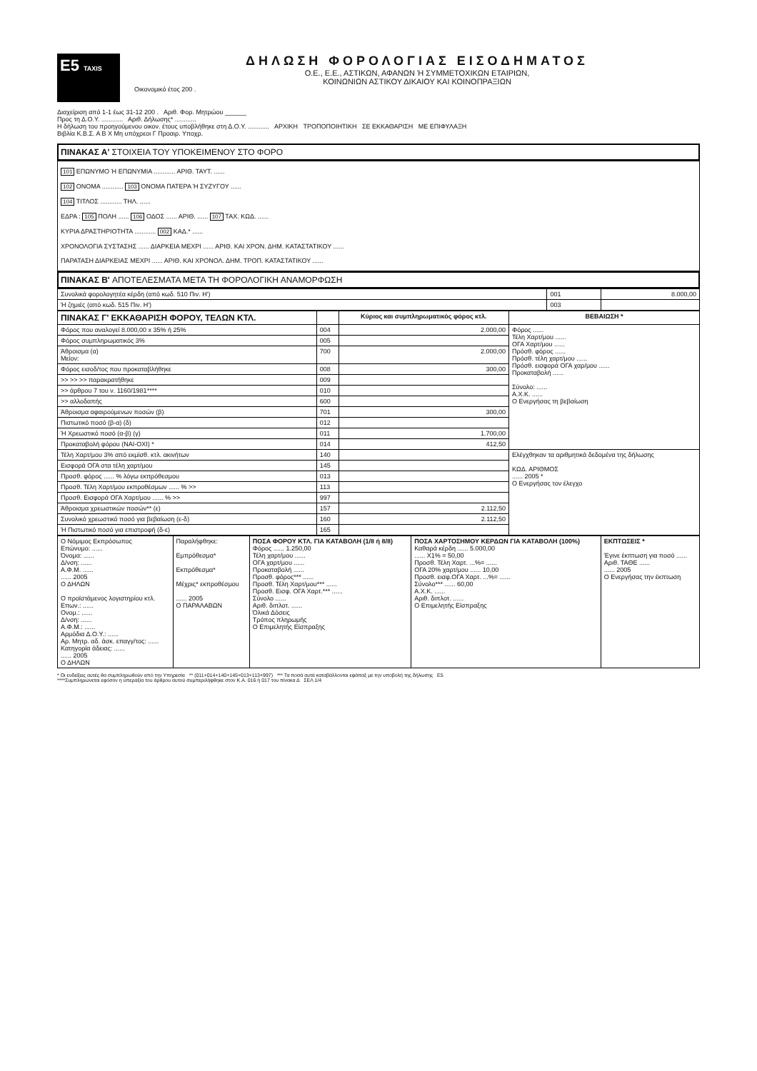E5 TAXIS
ΔΗΛΩΣΗ ΦΟΡΟΛΟΓΙΑΣ ΕΙΣΟΔΗΜΑΤΟΣ
Ο.Ε., Ε.Ε., ΑΣΤΙΚΩΝ, ΑΦΑΝΩΝ Ή ΣΥΜΜΕΤΟΧΙΚΩΝ ΕΤΑΙΡΙΩΝ,
ΚΟΙΝΩΝΙΩΝ ΑΣΤΙΚΟΥ ΔΙΚΑΙΟΥ ΚΑΙ ΚΟΙΝΟΠΡΑΞΙΩΝ
Οικονομικό έτος 200 .
Διαχείριση από 1-1 έως 31-12 200 . Αριθ. Φορ. Μητρώου ______
Προς τη Δ.Ο.Υ. ............ Αριθ. Δήλωσης* ............
Η δήλωση του προηγούμενου οικον. έτους υποβλήθηκε στη Δ.Ο.Υ. ............ ΑΡΧΙΚΗ ΤΡΟΠΟΠΟΙΗΤΙΚΗ ΣΕ ΕΚΚΑΘΑΡΙΣΗ ΜΕ ΕΠΙΦΥΛΑΞΗ
Βιβλία Κ.Β.Σ. Α Β Χ Μη υπόχρεοι Γ Προαιρ. Υποχρ.
ΠΙΝΑΚΑΣ Α' ΣΤΟΙΧΕΙΑ ΤΟΥ ΥΠΟΚΕΙΜΕΝΟΥ ΣΤΟ ΦΟΡΟ
101 ΕΠΩΝΥΜΟ Ή ΕΠΩΝΥΜΙΑ ............ ΑΡΙΘ. ΤΑΥΤ. ......
102 ΟΝΟΜΑ ............ 103 ΟΝΟΜΑ ΠΑΤΕΡΑ Ή ΣΥΖΥΓΟΥ ......
104 ΤΙΤΛΟΣ ............ ΤΗΛ. ......
ΕΔΡΑ : 105 ΠΟΛΗ ...... 106 ΟΔΟΣ ...... ΑΡΙΘ. ...... 107 ΤΑΧ. ΚΩΔ. ......
ΚΥΡΙΑ ΔΡΑΣΤΗΡΙΟΤΗΤΑ ............ 002 ΚΑΔ.* ......
ΧΡΟΝΟΛΟΓΙΑ ΣΥΣΤΑΣΗΣ ...... ΔΙΑΡΚΕΙΑ ΜΕΧΡΙ ...... ΑΡΙΘ. ΚΑΙ ΧΡΟΝ. ΔΗΜ. ΚΑΤΑΣΤΑΤΙΚΟΥ ......
ΠΑΡΑΤΑΣΗ ΔΙΑΡΚΕΙΑΣ ΜΕΧΡΙ ...... ΑΡΙΘ. ΚΑΙ ΧΡΟΝΟΛ. ΔΗΜ. ΤΡΟΠ. ΚΑΤΑΣΤΑΤΙΚΟΥ ......
ΠΙΝΑΚΑΣ Β' ΑΠΟΤΕΛΕΣΜΑΤΑ ΜΕΤΑ ΤΗ ΦΟΡΟΛΟΓΙΚΗ ΑΝΑΜΟΡΦΩΣΗ
| Συνολικά φορολογητέα κέρδη (από κωδ. 510 Πιν. Η') | 001 | 8.000,00 |
| Ή ζημιές (από κωδ. 515 Πιν. Η') | 003 | |
| ΠΙΝΑΚΑΣ Γ' ΕΚΚΑΘΑΡΙΣΗ ΦΟΡΟΥ, ΤΕΛΩΝ ΚΤΛ. | | Κύριος και συμπληρωματικός φόρος κτλ. | ΒΕΒΑΙΩΣΗ * |
| --- | --- | --- | --- |
| Φόρος που αναλογεί 8.000,00 x 35% ή 25% | 004 | 2.000,00 | Φόρος ...... Τέλη Χαρτ/μου ...... ΟΓΑ Χαρτ/μου ...... Πρόσθ. φόρος ...... Πρόσθ. τέλη χαρτ/μου ...... Πρόσθ. εισφορά ΟΓΑ χαρ/μου ...... Προκαταβολή ...... Σύνολο: ...... Α.Χ.Κ. ...... Ο Ενεργήσας τη βεβαίωση |
| Φόρος συμπληρωματικός 3% | 005 | | |
| Άθροισμα (α) Μείον: | 700 | 2.000,00 | |
| Φόρος εισοδ/τος που προκαταβλήθηκε | 008 | 300,00 | |
| >> >> >> παρακρατήθηκε | 009 | | |
| >> άρθρου 7 του ν. 1160/1981**** | 010 | | |
| >> αλλοδαπής | 600 | | |
| Άθροισμα αφαιρούμενων ποσών (β) | 701 | 300,00 | |
| Πιστωτικό ποσό (β-α) (δ) | 012 | | |
| Ή Χρεωστικό ποσό (α-β) (γ) | 011 | 1.700,00 | |
| Προκαταβολή φόρου (ΝΑΙ-ΟΧΙ) * | 014 | 412,50 | |
| Τέλη Χαρτ/μου 3% από εκμίσθ. κτλ. ακινήτων | 140 | | Ελέγχθηκαν τα αριθμητικά δεδομένα της δήλωσης ΚΩΔ. ΑΡΙΘΜΟΣ ...... 2005 * Ο Ενεργήσας τον έλεγχο |
| Εισφορά ΟΓΑ στα τέλη χαρτ/μου | 145 | | |
| Προσθ. φόρος ...... % λόγω εκπρόθεσμου | 013 | | |
| Προσθ. Τέλη Χαρτ/μου εκπροθέσμων ...... % >> | 113 | | |
| Προσθ. Εισφορά ΟΓΑ Χαρτ/μου ...... % >> | 997 | | |
| Άθροισμα χρεωστικών ποσών** (ε) | 157 | 2.112,50 | |
| Συνολικό χρεωστικό ποσό για βεβαίωση (ε-δ) | 160 | 2.112,50 | |
| Ή Πιστωτικό ποσό για επιστροφή (δ-ε) | 165 | | |
| Ο Νόμιμος Εκπρόσωπος Επώνυμο: ...... Όνομα: ...... Δ/νση: ...... Α.Φ.Μ. ...... ...... 2005 Ο ΔΗΛΩΝ Ο προϊστάμενος λογιστηρίου κτλ. Επων.: ...... Ονομ.: ...... Δ/νση: ...... Α.Φ.Μ.: ...... Αρμόδια Δ.Ο.Υ.: ...... Αρ. Μητρ. αδ. άσκ. επαγγ/τος: ...... Κατηγορία άδειας: ...... ...... 2005 Ο ΔΗΛΩΝ | Παραλήφθηκε: Εμπρόθεσμα* Εκπρόθεσμα* Μέχρις* εκπροθέσμου ...... 2005 Ο ΠΑΡΑΛΑΒΩΝ | ΠΟΣΑ ΦΟΡΟΥ ΚΤΛ. ΓΙΑ ΚΑΤΑΒΟΛΗ (1/8 ή 8/8) Φόρος ...... 1.250,00 Τέλη χαρτ/μου ...... ΟΓΑ χαρτ/μου ...... Προκαταβολή ...... Προσθ. φόρος*** ...... Προσθ. Τέλη Χαρτ/μου*** ...... Προσθ. Εισφ. ΟΓΑ Χαρτ.*** ...... Σύνολο ...... Αριθ. διπλοτ. ...... Όλικά Δόσεις Τρόπος πληρωμής Ο Επιμελητής Είσπραξης | ΠΟΣΑ ΧΑΡΤΟΣΗΜΟΥ ΚΕΡΔΩΝ ΓΙΑ ΚΑΤΑΒΟΛΗ (100%) Καθαρά κέρδη ...... 5.000,00 ...... Χ1% = 50,00 Προσθ. Τέλη Χαρτ. ...%= ...... ΟΓΑ 20% χαρτ/μου ...... 10,00 Προσθ. εισφ.ΟΓΑ Χαρτ. ...%= ...... Σύνολο*** ...... 60,00 Α.Χ.Κ. ...... Αριθ. διπλοτ. ...... Ο Επιμελητής Είσπραξης | ΕΚΠΤΩΣΕΙΣ * Έγινε έκπτωση για ποσό ...... Αριθ. ΤΑΘΕ ...... ...... 2005 Ο Ενεργήσας την έκπτωση |
* Οι ενδείξεις αυτές θα συμπληρωθούν από την Υπηρεσία ** (011+014+140+145+013+113+997) *** Τα ποσά αυτά καταβάλλονται εφάπαξ με την υποβολή της δήλωσης E5
****Συμπληρώνεται εφόσον η υπεραξία του άρθρου αυτού συμπεριλήφθηκε στον Κ.Α. 016 ή 017 του πίνακα Δ ΣΕΛ 1/4